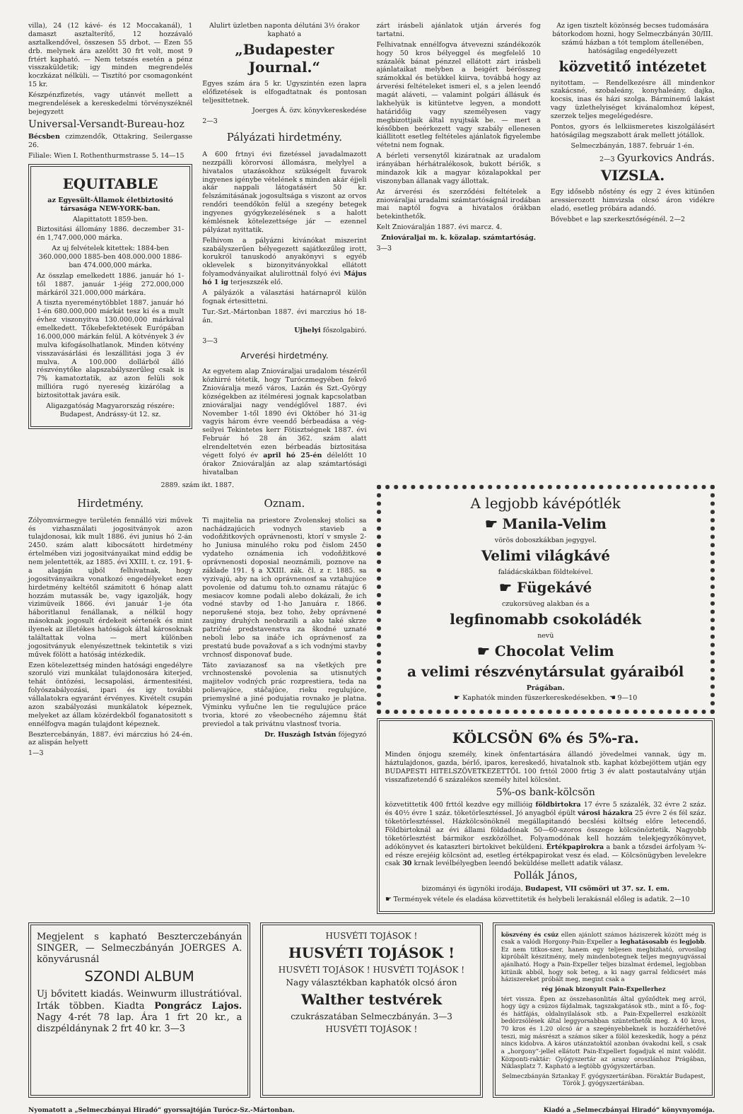villa), 24 (12 kávé- és 12 Moccakanál), 1 damaszt asztalterítő, 12 hozzávaló asztalkendővel, összesen 55 drbot. — Ezen 55 drb. melynek ára azelőtt 30 frt volt, most 9 frtért kapható. — Nem tetszés esetén a pénz visszaküldetik; igy minden megrendelés koczkázat nélküli. — Tisztító por csomagonként 15 kr.
Készpénzfizetés, vagy utánvét mellett a megrendelések a kereskedelmi törvényszéknél bejegyzett
Universal-Versandt-Bureau-hoz
Bécsben czimzendők, Ottakring, Seilergasse 26.
Filiale: Wien I. Rothenthurmstrasse 5. 14—15
EQUITABLE
az Egyesült-Államok életbiztositó társasága NEW-YORK-ban.
Alapittatott 1859-ben.
Biztositási állomány 1886. deczember 31-én 1,747.000,000 márka.
Az uj felvételek kitettek: 1884-ben 360.000,000 1885-ben 408.000.000 1886-ban 474.000,000 márka.
Az összlap emelkedett 1886. január hó 1-től 1887. január 1-jéig 272.000,000 márkáról 321.000,000 márkára.
A tiszta nyereménytöbblet 1887. január hó 1-én 680.000,000 márkát tesz ki és a mult évhez viszonyitva 130.000,000 márkával emelkedett. Tőkebefektetések Európában 16.000,000 márkán felül. A kötvények 3 év mulva kifogásolhatlanok. Minden kötvény visszavásárlási és leszállitási joga 3 év mulva. A 100.000 dollárból álló részvénytőke alapszabályszerűleg csak is 7% kamatoztatik, az azon felüli sok millióra rugó nyereség kizárólag a biztositottak javára esik.
Aligazgatóság Magyarország részére: Budapest, Andrássy-út 12. sz.
Alulirt üzletben naponta délutáni 3½ órakor kapható a
„Budapester Journal.“
Egyes szám ára 5 kr. Ugyszintén ezen lapra előfizetések is elfogadtatnak és pontosan teljesittetnek.
Joerges Á. özv. könyvkereskedése
2—3
Pályázati hirdetmény.
A 600 frtnyi évi fizetéssel javadalmazott nezzpálli körorvosi állomásra, melylyel a hivatalos utazásokhoz szükségelt fuvarok ingyenes igénybe vételének s minden akár éjjeli akár nappali látogatásért 50 kr. felszámitásának jogosultsága s viszont az orvos rendőri teendőkön felül a szegény betegek ingyenes gyógykezelésének s a halott kémlésnek kötelezettsége jár — ezennel pályázat nyittatik.
Felhivom a pályázni kivánókat miszerint szabályszerűen bélyegezett sajátkezűleg irott, korukról tanuskodó anyakönyvi s egyéb oklevelek s bizonyitványokkal ellátott folyamodványaikat alulirottnál folyó évi Május hó 1 ig terjeszszék elő.
A pályázók a választási határnapról külön fognak értesittetni.
Tur.-Szt.-Mártonban 1887. évi marczius hó 18-án.
Ujhelyi főszolgabiró.
3—3
Arverési hirdetmény.
Az egyetem alap Zniováraljai uradalom tészéről közhirré tétetik, hogy Turóczmegyében fekvő Zniováralja mező város, Lazán és Szt.-György községekben az itélméresi jognak kapcsolatban zniováraljai nagy vendéglővel 1887. évi November 1-től 1890 évi Október hó 31-ig vagyis három évre veendő bérbeadása a vég-seilyei Tekintetes kerr Fötisztségnek 1887. évi Február hó 28 án 362. szám alatt elrendeltetvén ezen bérbeadás biztositása végett folyó év april hó 25-én délelőtt 10 órakor Zniováralján az alap számtartósági hivatalban
zárt irásbeli ajánlatok utján árverés fog tartatni.
Felhivatnak ennélfogva átvevezni szándékozók hogy 50 kros bélyeggel és megfelelő 10 százalék bánat pénzzel ellátott zárt irásbeli ajánlataikat melyben a beigért bérösszeg számokkal és betükkel kiirva, továbbá hogy az árverési feltételeket ismeri el, s a jelen leendő magát aláveti, — valamint polgári állásuk és lakhelyük is kitüntetve legyen, a mondott határidőig vagy személyesen vagy megbizottjaik által nyujtsák be. — mert a későbben beérkezett vagy szabály ellenesen kiállitott esetleg feltételes ajánlatok figyelembe vétetni nem fognak.
A bérleti versenytől kizáratnak az uradalom irányában hérhátralékosok, bukott bériők, s mindazok kik a magyar közalapokkal per viszonyban állanak vagy állottak.
Az árverési és szerződési feltételek a zniováraljai uradalmi számtartóságnál irodában mai naptól fogva a hivatalos órákban betekinthetők.
Kelt Zniováralján 1887. évi marcz. 4.
Zniováraljai m. k. közalap. számtartóság.
3—3
Az igen tisztelt közönség becses tudomására bátorkodom hozni, hogy Selmeczbányán 30/III. számú házban a tót templom átellenében, hatóságilag engedélyezett
közvetitő intézetet
nyitottam. — Rendelkezésre áll mindenkor szakácsné, szobaleány, konyhaleány, dajka, kocsis, inas és házi szolga. Bárminemű lakást vagy üzlethelyiséget kivánalomhoz képest, szerzek teljes megelégedésre.
Pontos, gyors és lelkiismeretes kiszolgálásért hatóságilag megszabott árak mellett jótállok.
Selmeczbányán, 1887. február 1-én.
2—3 Gyurkovics András.
VIZSLA.
Egy idősebb nőstény és egy 2 éves kitünően aressierozott himvizsla olcsó áron vidékre eladó, esetleg próbára adandó.
Bővebbet e lap szerkesztőségénél. 2—2
2889. szám ikt. 1887.
Hirdetmény.
Zólyomvármegye területén fennálló vizi művek és vizhasználati jogositványok azon tulajdonosai, kik mult 1886. évi junius hó 2-án 2450. szám alatt kibocsátott hirdetmény értelmében vizi jogositványaikat mind eddig be nem jelentették, az 1885. évi XXIII. t. cz. 191. §-a alapján ujból felhivatnak, hogy jogositványaikra vonatkozó engedélyeket ezen hirdetmény keltétől számitott 6 hónap alatt hozzám mutassák be, vagy igazolják, hogy vizimüveik 1866. évi január 1-je óta háboritlanul fenállanak, a nélkül hogy másoknak jogosult érdekeit sértenék és mint ilyenek az illetékes hatóságok által károsoknak találtattak volna — mert különben jogositványuk elenyészettnek tekintetik s vizi művek fölött a hatóság intézkedik.
Ezen kötelezettség minden hatósági engedélyre szoruló vizi munkálat tulajdonosára kiterjed, tehát öntözési, lecsapolási, ármentesitési, folyószabályozási, ipari és igy további vállalatokra egyaránt érvényes. Kivételt csupán azon szabályozási munkálatok képeznek, melyeket az állam közérdekből foganatositott s ennélfogva magán tulajdont képeznek.
Besztercebányán, 1887. évi márczius hó 24-én. az alispán helyett
1—3
Oznam.
Ti majitelia na priestore Zvolenskej stolici sa nachádzajúcich vodnych stavieb a vodoňžitkových oprávnenosti, ktorí v smysle 2-ho Juniusa minulého roku pod čislom 2450 vydateho oznámenia ich vodoňžitkové oprávnenosti doposial neoznámili, poznove na základe 191. § a XXIII. zák. čl. z r. 1885. sa vyzivajú, aby na ich oprávnenosť sa vztahujúce povolenie od datumu toh.to oznamu rátajúc 6 mesiacov komne podali alebo dokázali, že ich vodné stavby od 1-ho Januára r. 1866. neporušené stoja, bez toho, žeby oprávnené zaujmy druhých neobrazili a ako také skrze patričné predstavenstva za škodné uznaté neboli lebo sa ináče ich oprávnenosť za prestatú bude považovať a s ich vodnými stavby vrchnosť disponovať bude.
Táto zaviazanosť sa na všetkých pre vrchnostenské povolenia sa utisnutých majitelov vodných prác rozprestiera, teda na polievajúce, stáčajúce, rieku regulujúce, priemyslné a jiné podujatia rovnako je platna. Výminku vyňučne len tie regulujúce práce tvoria, ktoré zo všeobecného zájemnu štát previedol a tak privátnu vlastnosť tvoria.
Dr. Huszágh István fójegyzó
A legjobb kávépótlék
☛ Manila-Velim
vörös doboszkákban jegygyel.
Velimi világkávé
faládácskákban földtekével.
☛ Fügekávé
czukorsüveg alakban és a
legfinomabb csokoládék
nevü
☛ Chocolat Velim
a velimi részvénytársulat gyáraiból
Prágában.
☛ Kaphatók minden füszerkereskedésekben. ☚ 9—10
KÖLCSÖN 6% és 5%-ra.
Minden önjogu személy, kinek önfentartására állandó jövedelmei vannak, úgy m. háztulajdonos, gazda, bérlő, iparos, kereskedő, hivatalnok stb. kaphat közbejöttem utján egy BUDAPESTI HITELSZÖVETKEZETTŐL 100 frttól 2000 frtig 3 év alatt postautalvány utján visszafizetendő 6 százalékos személy hitel kölcsönt.
5%-os bank-kölcsön
közvetittetik 400 frttól kezdve egy millióig földbirtokra 17 évre 5 százalék, 32 évre 2 száz. és 40½ évre 1 száz. töketörlesztéssel. Jó anyagból épült városi házakra 25 évre 2 és fél száz. töketörlesztéssel. Házkölcsönöknél megállapitandó becslési költség előre letecendő. Földbirtoknál az évi állami földadónak 50—60-szoros összege kölcsönöztetik. Nagyobb töketörlesztést bármikor eszközölhet. Folyamodónak kell hozzám telekjegyzőkönyvet, adókönyvet és kataszteri birtokivet beküldeni. Értékpapirokra a bank a tőzsdei árfolyam ¾-ed része erejéig kölcsönt ad, esetleg értékpapirokat vesz és elad. — Kölcsönügyben levelekre csak 30 krnak levélbélyegben leendő beküldése mellett adatik válasz.
Pollák János,
bizományi és ügynöki irodája, Budapest, VII csömöri ut 37. sz. I. em.
☛ Termények vétele és eladása közvettitetik és helybeli lerakásnál előleg is adatik. 2—10
Megjelent s kapható Beszterczebányán SINGER, — Selmeczbányán JOERGES A. könyvárusnál
SZONDI ALBUM
Uj bővitett kiadás. Weinwurm illustrátióval. Irták többen. Kiadta Pongrácz Lajos. Nagy 4-rét 78 lap. Ára 1 frt 20 kr., a diszpéldánynak 2 frt 40 kr. 3—3
HUSVÉTI TOJÁSOK !
HUSVÉTI TOJÁSOK !
HUSVÉTI TOJÁSOK ! HUSVÉTI TOJÁSOK !
Nagy választékban kaphatók olcsó áron
Walther testvérek
czukrászatában Selmeczbányán. 3—3
HUSVÉTI TOJÁSOK !
köszvény és csúz ellen ajánlott számos háziszerek között még is csak a valódi Horgony-Pain-Expeller a leghatásosabb és legjobb. Ez nem titkos-szer, hanem egy teljesen megbizható, orvosilag kipróbált készitmény, mely mindenbotegnek teljes megnyugvással ajánlható. Hogy a Pain-Expeller teljes bizalmat érdemel, legjobban kitünik abból, hogy sok beteg, a ki nagy garral feldicsért más háziszereket próbált meg, megint csak a
rég jónak bizonyult Pain-Expellerhez
tért vissza. Épen az összehasonlitás által győződtek meg arról, hogy úgy a csúzos fájdalmak, tagszakgatások stb., mint a fő-, fog- és hátfájás, oldalnyilalások stb. a Pain-Expellerrel eszközölt bedörzsölések által leggyorsabban szüntethetők meg. A 40 kros, 70 kros és 1.20 olcsó ár a szegényebbeknek is hozzáférhetővé teszi, mig másrészt a számos siker a fölöl kezeskedik, hogy a pénz nincs kidobva. A káros utánzatoktól azonban óvakodni kell, s csak a „horgony“-jellel ellátott Pain-Expellert fogadjuk el mint valódit. Központi-raktár: Gyógyszertár az arany oroszlánhoz Prágában, Niklasplatz 7. Kapható a legtöbb gyógyszertárban.
Selmeczbányán Sztankay F. gyógyszertárában. Föraktár Budapest, Török J. gyógyszertárában.
Nyomatott a „Selmeczbányai Hiradó“ gyorssajtóján Turócz-Sz.-Mártonban. Kiadó a „Selmeczbányai Hiradó“ könyvnyomója.